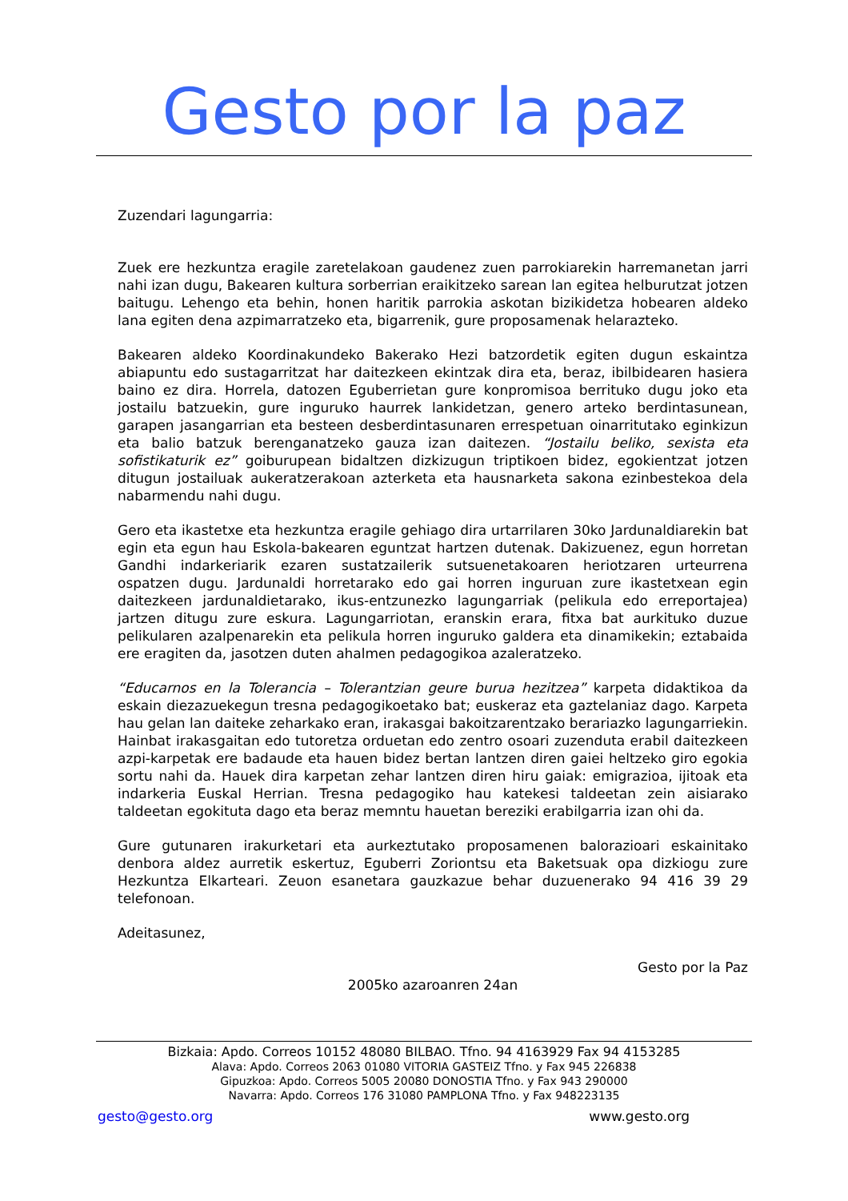Gesto por la paz
Zuzendari lagungarria:
Zuek ere hezkuntza eragile zaretelakoan gaudenez zuen parrokiarekin harremanetan jarri nahi izan dugu, Bakearen kultura sorberrian eraikitzeko sarean lan egitea helburutzat jotzen baitugu. Lehengo eta behin, honen haritik parrokia askotan bizikidetza hobearen aldeko lana egiten dena azpimarratzeko eta, bigarrenik, gure proposamenak helarazteko.
Bakearen aldeko Koordinakundeko Bakerako Hezi batzordetik egiten dugun eskaintza abiapuntu edo sustagarritzat har daitezkeen ekintzak dira eta, beraz, ibilbidearen hasiera baino ez dira. Horrela, datozen Eguberrietan gure konpromisoa berrituko dugu joko eta jostailu batzuekin, gure inguruko haurrek lankidetzan, genero arteko berdintasunean, garapen jasangarrian eta besteen desberdintasunaren errespetuan oinarritutako eginkizun eta balio batzuk berenganatzeko gauza izan daitezen. “Jostailu beliko, sexista eta sofistikaturik ez” goiburupean bidaltzen dizkizugun triptikoen bidez, egokientzat jotzen ditugun jostailuak aukeratzerakoan azterketa eta hausnarketa sakona ezinbestekoa dela nabarmendu nahi dugu.
Gero eta ikastetxe eta hezkuntza eragile gehiago dira urtarrilaren 30ko Jardunaldiarekin bat egin eta egun hau Eskola-bakearen eguntzat hartzen dutenak. Dakizuenez, egun horretan Gandhi indarkeriarik ezaren sustatzailerik sutsuenetakoaren heriotzaren urteurrena ospatzen dugu. Jardunaldi horretarako edo gai horren inguruan zure ikastetxean egin daitezkeen jardunaldietarako, ikus-entzunezko lagungarriak (pelikula edo erreportajea) jartzen ditugu zure eskura. Lagungarriotan, eranskin erara, fitxa bat aurkituko duzue pelikularen azalpenarekin eta pelikula horren inguruko galdera eta dinamikekin; eztabaida ere eragiten da, jasotzen duten ahalmen pedagogikoa azaleratzeko.
“Educarnos en la Tolerancia – Tolerantzian geure burua hezitzea” karpeta didaktikoa da eskain diezazuekegun tresna pedagogikoetako bat; euskeraz eta gaztelaniaz dago. Karpeta hau gelan lan daiteke zeharkako eran, irakasgai bakoitzarentzako berariazko lagungarriekin. Hainbat irakasgaitan edo tutoretza orduetan edo zentro osoari zuzenduta erabil daitezkeen azpi-karpetak ere badaude eta hauen bidez bertan lantzen diren gaiei heltzeko giro egokia sortu nahi da. Hauek dira karpetan zehar lantzen diren hiru gaiak: emigrazioa, ijitoak eta indarkeria Euskal Herrian. Tresna pedagogiko hau katekesi taldeetan zein aisiarako taldeetan egokituta dago eta beraz memntu hauetan bereziki erabilgarria izan ohi da.
Gure gutunaren irakurketari eta aurkeztutako proposamenen balorazioari eskainitako denbora aldez aurretik eskertuz, Eguberri Zoriontsu eta Baketsuak opa dizkiogu zure Hezkuntza Elkarteari. Zeuon esanetara gauzkazue behar duzuenerako 94 416 39 29 telefonoan.
Adeitasunez,
Gesto por la Paz
2005ko azaroanren 24an
Bizkaia: Apdo. Correos 10152 48080 BILBAO. Tfno. 94 4163929 Fax 94 4153285
Alava: Apdo. Correos 2063 01080 VITORIA GASTEIZ Tfno. y Fax 945 226838
Gipuzkoa: Apdo. Correos 5005 20080 DONOSTIA Tfno. y Fax 943 290000
Navarra: Apdo. Correos 176 31080 PAMPLONA Tfno. y Fax 948223135
gesto@gesto.org www.gesto.org